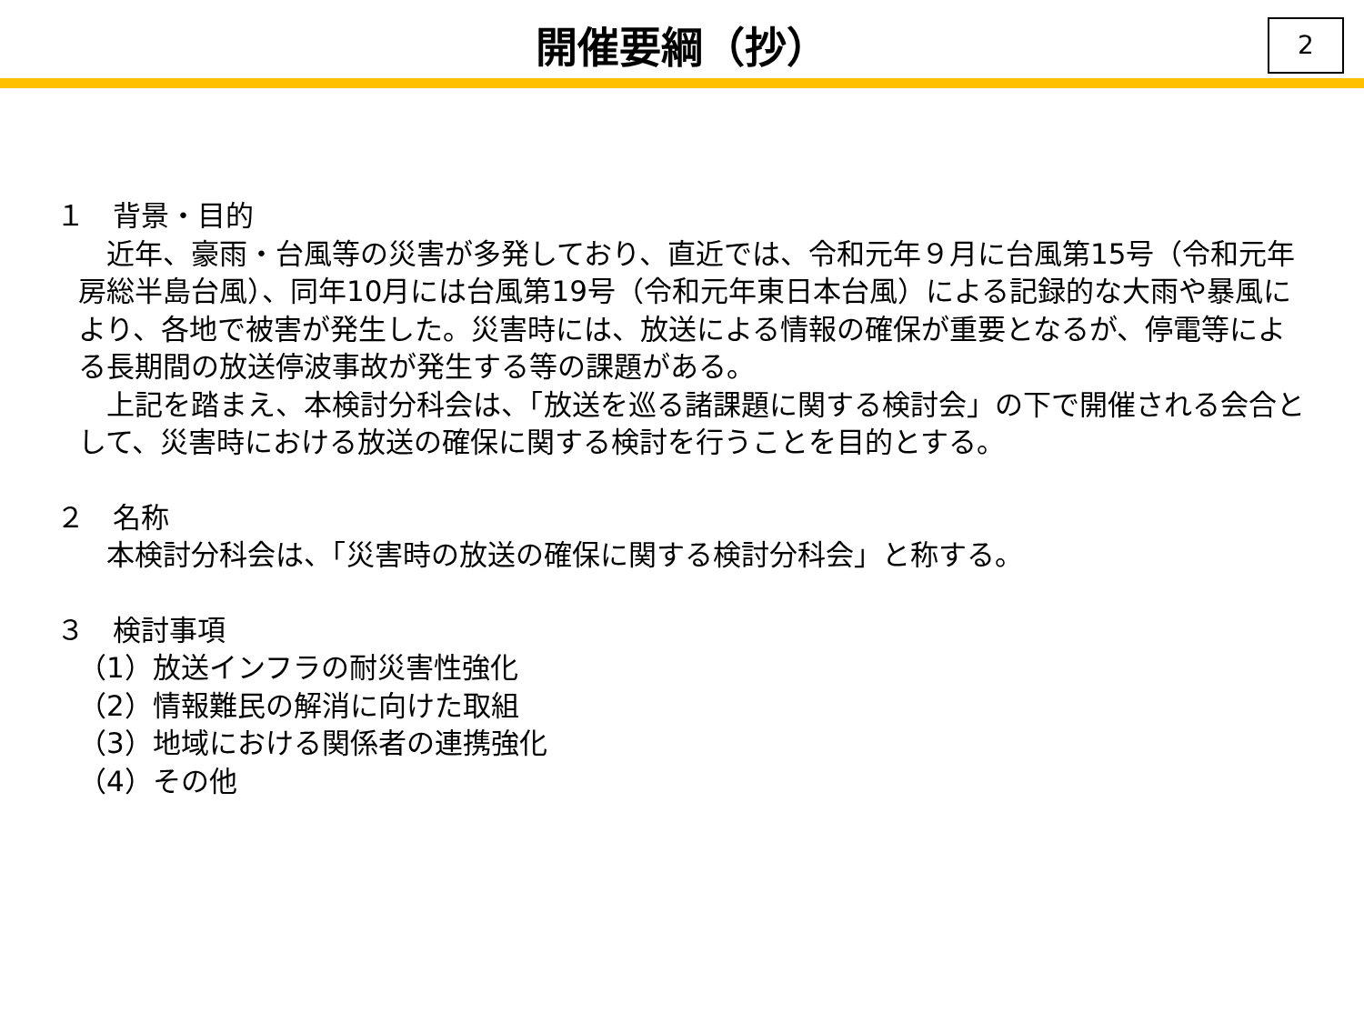開催要綱（抄）
2
１　背景・目的
　近年、豪雨・台風等の災害が多発しており、直近では、令和元年９月に台風第15号（令和元年房総半島台風）、同年10月には台風第19号（令和元年東日本台風）による記録的な大雨や暴風により、各地で被害が発生した。災害時には、放送による情報の確保が重要となるが、停電等による長期間の放送停波事故が発生する等の課題がある。
　上記を踏まえ、本検討分科会は、「放送を巡る諸課題に関する検討会」の下で開催される会合として、災害時における放送の確保に関する検討を行うことを目的とする。
２　名称
　本検討分科会は、「災害時の放送の確保に関する検討分科会」と称する。
３　検討事項
（1）放送インフラの耐災害性強化
（2）情報難民の解消に向けた取組
（3）地域における関係者の連携強化
（4）その他